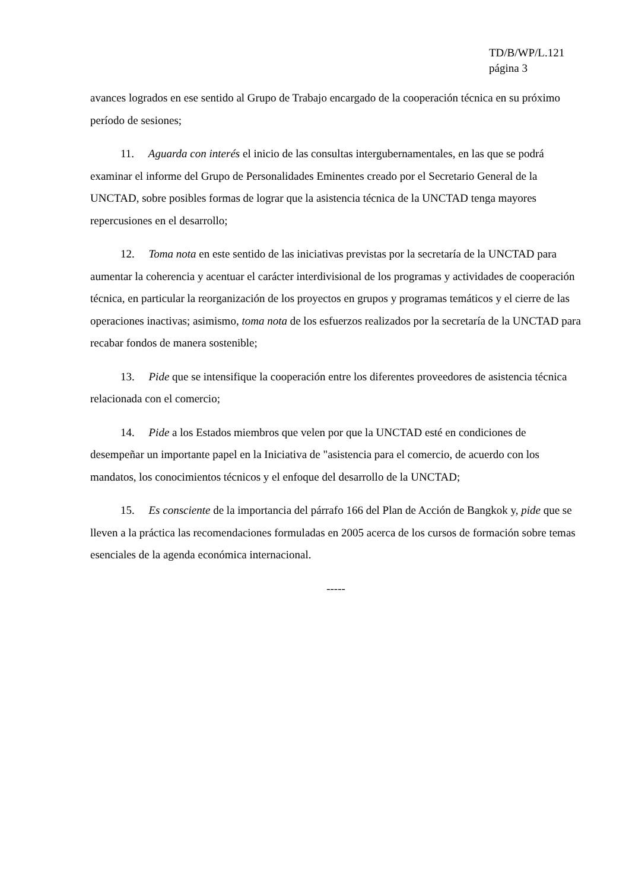TD/B/WP/L.121
página 3
avances logrados en ese sentido al Grupo de Trabajo encargado de la cooperación técnica en su próximo período de sesiones;
11. Aguarda con interés el inicio de las consultas intergubernamentales, en las que se podrá examinar el informe del Grupo de Personalidades Eminentes creado por el Secretario General de la UNCTAD, sobre posibles formas de lograr que la asistencia técnica de la UNCTAD tenga mayores repercusiones en el desarrollo;
12. Toma nota en este sentido de las iniciativas previstas por la secretaría de la UNCTAD para aumentar la coherencia y acentuar el carácter interdivisional de los programas y actividades de cooperación técnica, en particular la reorganización de los proyectos en grupos y programas temáticos y el cierre de las operaciones inactivas; asimismo, toma nota de los esfuerzos realizados por la secretaría de la UNCTAD para recabar fondos de manera sostenible;
13. Pide que se intensifique la cooperación entre los diferentes proveedores de asistencia técnica relacionada con el comercio;
14. Pide a los Estados miembros que velen por que la UNCTAD esté en condiciones de desempeñar un importante papel en la Iniciativa de "asistencia para el comercio, de acuerdo con los mandatos, los conocimientos técnicos y el enfoque del desarrollo de la UNCTAD;
15. Es consciente de la importancia del párrafo 166 del Plan de Acción de Bangkok y, pide que se lleven a la práctica las recomendaciones formuladas en 2005 acerca de los cursos de formación sobre temas esenciales de la agenda económica internacional.
-----